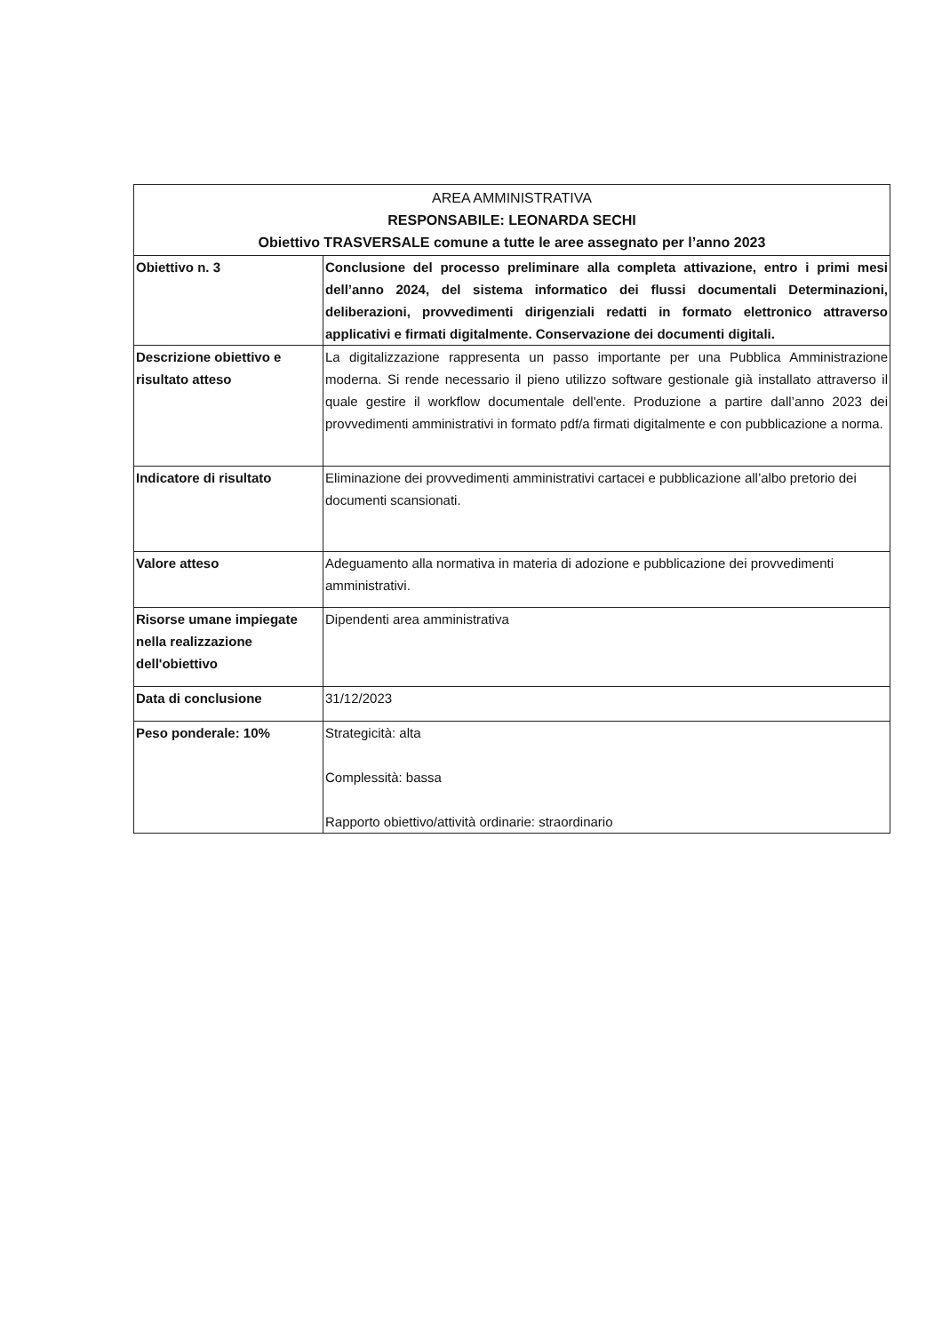| AREA AMMINISTRATIVA RESPONSABILE: LEONARDA SECHI Obiettivo TRASVERSALE comune a tutte le aree assegnato per l’anno 2023 | |
| --- | --- |
| Obiettivo n. 3 | Conclusione del processo preliminare alla completa attivazione, entro i primi mesi dell’anno 2024, del sistema informatico dei flussi documentali Determinazioni, deliberazioni, provvedimenti dirigenziali redatti in formato elettronico attraverso applicativi e firmati digitalmente. Conservazione dei documenti digitali. |
| Descrizione obiettivo e risultato atteso | La digitalizzazione rappresenta un passo importante per una Pubblica Amministrazione moderna. Si rende necessario il pieno utilizzo software gestionale già installato attraverso il quale gestire il workflow documentale dell'ente. Produzione a partire dall’anno 2023 dei provvedimenti amministrativi in formato pdf/a firmati digitalmente e con pubblicazione a norma. |
| Indicatore di risultato | Eliminazione dei provvedimenti amministrativi cartacei e pubblicazione all’albo pretorio dei documenti scansionati. |
| Valore atteso | Adeguamento alla normativa in materia di adozione e pubblicazione dei provvedimenti amministrativi. |
| Risorse umane impiegate nella realizzazione dell'obiettivo | Dipendenti area amministrativa |
| Data di conclusione | 31/12/2023 |
| Peso ponderale: 10% | Strategicità: alta Complessità: bassa Rapporto obiettivo/attività ordinarie: straordinario |